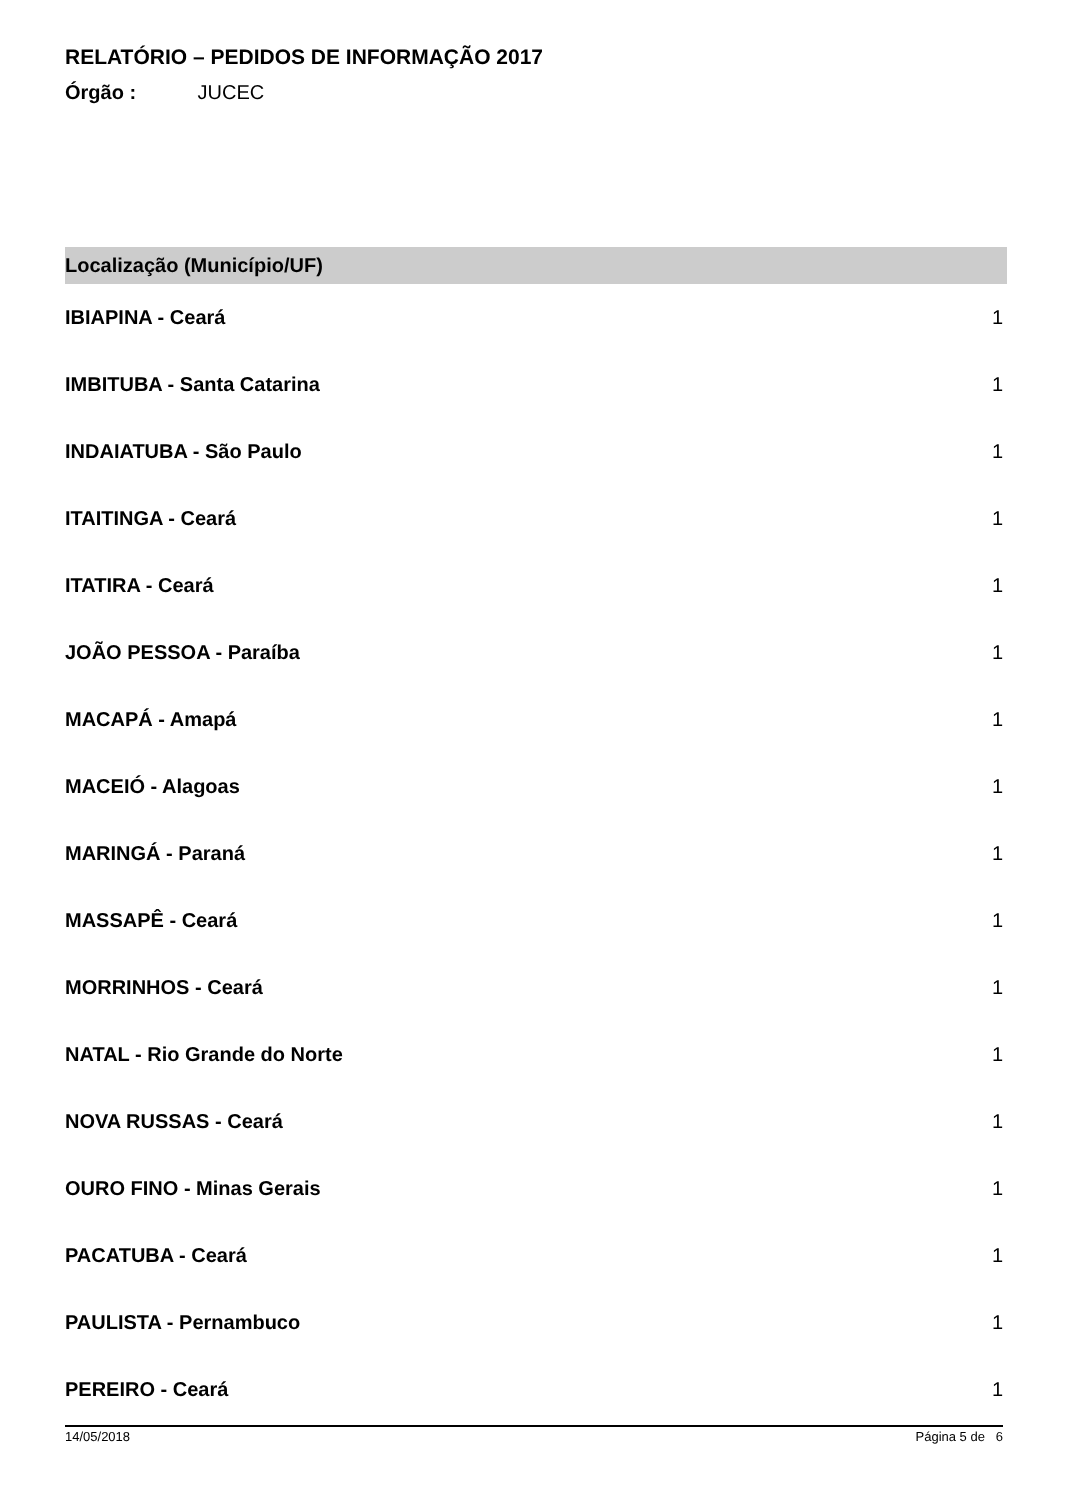RELATÓRIO – PEDIDOS DE INFORMAÇÃO 2017
Órgão : JUCEC
| Localização (Município/UF) | |
| --- | --- |
| IBIAPINA - Ceará | 1 |
| IMBITUBA - Santa Catarina | 1 |
| INDAIATUBA - São Paulo | 1 |
| ITAITINGA - Ceará | 1 |
| ITATIRA - Ceará | 1 |
| JOÃO PESSOA - Paraíba | 1 |
| MACAPÁ - Amapá | 1 |
| MACEIÓ - Alagoas | 1 |
| MARINGÁ - Paraná | 1 |
| MASSAPÊ - Ceará | 1 |
| MORRINHOS - Ceará | 1 |
| NATAL - Rio Grande do Norte | 1 |
| NOVA RUSSAS - Ceará | 1 |
| OURO FINO - Minas Gerais | 1 |
| PACATUBA - Ceará | 1 |
| PAULISTA - Pernambuco | 1 |
| PEREIRO - Ceará | 1 |
14/05/2018 Página 5 de 6